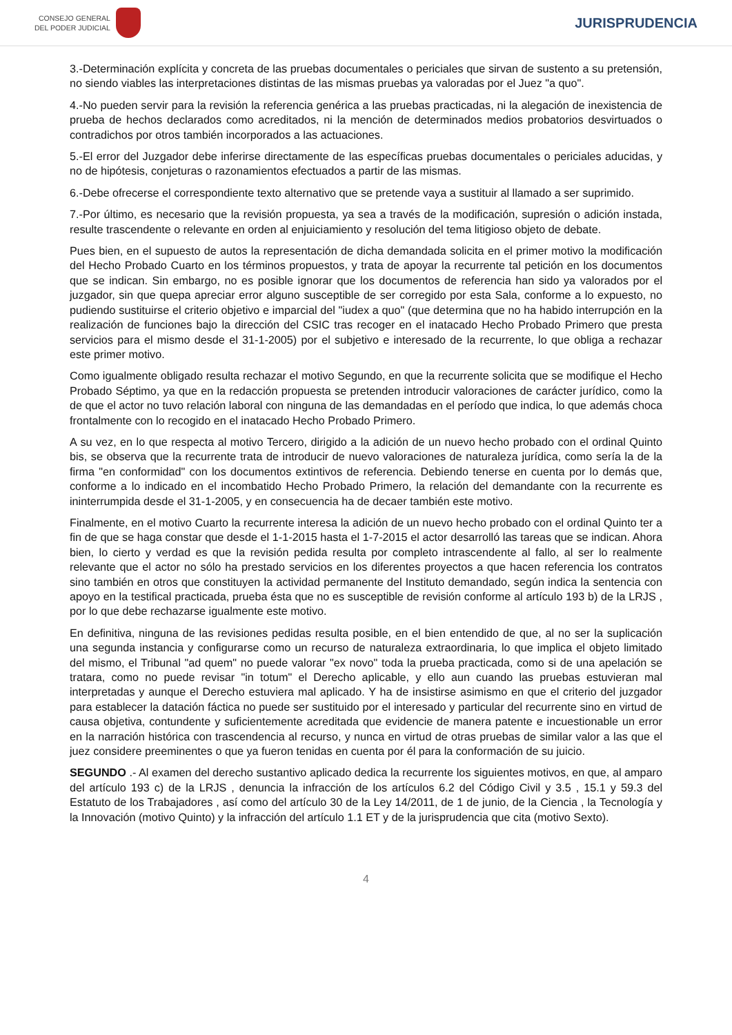CONSEJO GENERAL
DEL PODER JUDICIAL
JURISPRUDENCIA
3.-Determinación explícita y concreta de las pruebas documentales o periciales que sirvan de sustento a su pretensión, no siendo viables las interpretaciones distintas de las mismas pruebas ya valoradas por el Juez "a quo".
4.-No pueden servir para la revisión la referencia genérica a las pruebas practicadas, ni la alegación de inexistencia de prueba de hechos declarados como acreditados, ni la mención de determinados medios probatorios desvirtuados o contradichos por otros también incorporados a las actuaciones.
5.-El error del Juzgador debe inferirse directamente de las específicas pruebas documentales o periciales aducidas, y no de hipótesis, conjeturas o razonamientos efectuados a partir de las mismas.
6.-Debe ofrecerse el correspondiente texto alternativo que se pretende vaya a sustituir al llamado a ser suprimido.
7.-Por último, es necesario que la revisión propuesta, ya sea a través de la modificación, supresión o adición instada, resulte trascendente o relevante en orden al enjuiciamiento y resolución del tema litigioso objeto de debate.
Pues bien, en el supuesto de autos la representación de dicha demandada solicita en el primer motivo la modificación del Hecho Probado Cuarto en los términos propuestos, y trata de apoyar la recurrente tal petición en los documentos que se indican. Sin embargo, no es posible ignorar que los documentos de referencia han sido ya valorados por el juzgador, sin que quepa apreciar error alguno susceptible de ser corregido por esta Sala, conforme a lo expuesto, no pudiendo sustituirse el criterio objetivo e imparcial del "iudex a quo" (que determina que no ha habido interrupción en la realización de funciones bajo la dirección del CSIC tras recoger en el inatacado Hecho Probado Primero que presta servicios para el mismo desde el 31-1-2005) por el subjetivo e interesado de la recurrente, lo que obliga a rechazar este primer motivo.
Como igualmente obligado resulta rechazar el motivo Segundo, en que la recurrente solicita que se modifique el Hecho Probado Séptimo, ya que en la redacción propuesta se pretenden introducir valoraciones de carácter jurídico, como la de que el actor no tuvo relación laboral con ninguna de las demandadas en el período que indica, lo que además choca frontalmente con lo recogido en el inatacado Hecho Probado Primero.
A su vez, en lo que respecta al motivo Tercero, dirigido a la adición de un nuevo hecho probado con el ordinal Quinto bis, se observa que la recurrente trata de introducir de nuevo valoraciones de naturaleza jurídica, como sería la de la firma "en conformidad" con los documentos extintivos de referencia. Debiendo tenerse en cuenta por lo demás que, conforme a lo indicado en el incombatido Hecho Probado Primero, la relación del demandante con la recurrente es ininterrumpida desde el 31-1-2005, y en consecuencia ha de decaer también este motivo.
Finalmente, en el motivo Cuarto la recurrente interesa la adición de un nuevo hecho probado con el ordinal Quinto ter a fin de que se haga constar que desde el 1-1-2015 hasta el 1-7-2015 el actor desarrolló las tareas que se indican. Ahora bien, lo cierto y verdad es que la revisión pedida resulta por completo intrascendente al fallo, al ser lo realmente relevante que el actor no sólo ha prestado servicios en los diferentes proyectos a que hacen referencia los contratos sino también en otros que constituyen la actividad permanente del Instituto demandado, según indica la sentencia con apoyo en la testifical practicada, prueba ésta que no es susceptible de revisión conforme al artículo 193 b) de la LRJS , por lo que debe rechazarse igualmente este motivo.
En definitiva, ninguna de las revisiones pedidas resulta posible, en el bien entendido de que, al no ser la suplicación una segunda instancia y configurarse como un recurso de naturaleza extraordinaria, lo que implica el objeto limitado del mismo, el Tribunal "ad quem" no puede valorar "ex novo" toda la prueba practicada, como si de una apelación se tratara, como no puede revisar "in totum" el Derecho aplicable, y ello aun cuando las pruebas estuvieran mal interpretadas y aunque el Derecho estuviera mal aplicado. Y ha de insistirse asimismo en que el criterio del juzgador para establecer la datación fáctica no puede ser sustituido por el interesado y particular del recurrente sino en virtud de causa objetiva, contundente y suficientemente acreditada que evidencie de manera patente e incuestionable un error en la narración histórica con trascendencia al recurso, y nunca en virtud de otras pruebas de similar valor a las que el juez considere preeminentes o que ya fueron tenidas en cuenta por él para la conformación de su juicio.
SEGUNDO .- Al examen del derecho sustantivo aplicado dedica la recurrente los siguientes motivos, en que, al amparo del artículo 193 c) de la LRJS , denuncia la infracción de los artículos 6.2 del Código Civil y 3.5 , 15.1 y 59.3 del Estatuto de los Trabajadores , así como del artículo 30 de la Ley 14/2011, de 1 de junio, de la Ciencia , la Tecnología y la Innovación (motivo Quinto) y la infracción del artículo 1.1 ET y de la jurisprudencia que cita (motivo Sexto).
4